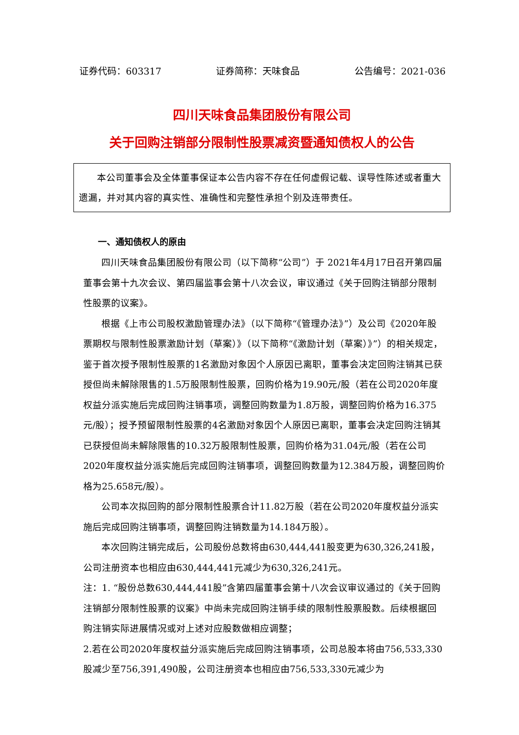证券代码：603317 证券简称：天味食品 公告编号：2021-036
四川天味食品集团股份有限公司
关于回购注销部分限制性股票减资暨通知债权人的公告
本公司董事会及全体董事保证本公告内容不存在任何虚假记载、误导性陈述或者重大遗漏，并对其内容的真实性、准确性和完整性承担个别及连带责任。
一、通知债权人的原由
四川天味食品集团股份有限公司（以下简称“公司”）于 2021年4月17日召开第四届董事会第十九次会议、第四届监事会第十八次会议，审议通过《关于回购注销部分限制性股票的议案》。
根据《上市公司股权激励管理办法》（以下简称“《管理办法》”）及公司《2020年股票期权与限制性股票激励计划（草案）》（以下简称“《激励计划（草案）》”）的相关规定，鉴于首次授予限制性股票的1名激励对象因个人原因已离职，董事会决定回购注销其已获授但尚未解除限售的1.5万股限制性股票，回购价格为19.90元/股（若在公司2020年度权益分派实施后完成回购注销事项，调整回购数量为1.8万股，调整回购价格为16.375元/股）；授予预留限制性股票的4名激励对象因个人原因已离职，董事会决定回购注销其已获授但尚未解除限售的10.32万股限制性股票，回购价格为31.04元/股（若在公司2020年度权益分派实施后完成回购注销事项，调整回购数量为12.384万股，调整回购价格为25.658元/股）。
公司本次拟回购的部分限制性股票合计11.82万股（若在公司2020年度权益分派实施后完成回购注销事项，调整回购注销数量为14.184万股）。
本次回购注销完成后，公司股份总数将由630,444,441股变更为630,326,241股，公司注册资本也相应由630,444,441元减少为630,326,241元。
注：1. “股份总数630,444,441股”含第四届董事会第十八次会议审议通过的《关于回购注销部分限制性股票的议案》中尚未完成回购注销手续的限制性股票股数。后续根据回购注销实际进展情况或对上述对应股数做相应调整；
2.若在公司2020年度权益分派实施后完成回购注销事项，公司总股本将由756,533,330股减少至756,391,490股，公司注册资本也相应由756,533,330元减少为